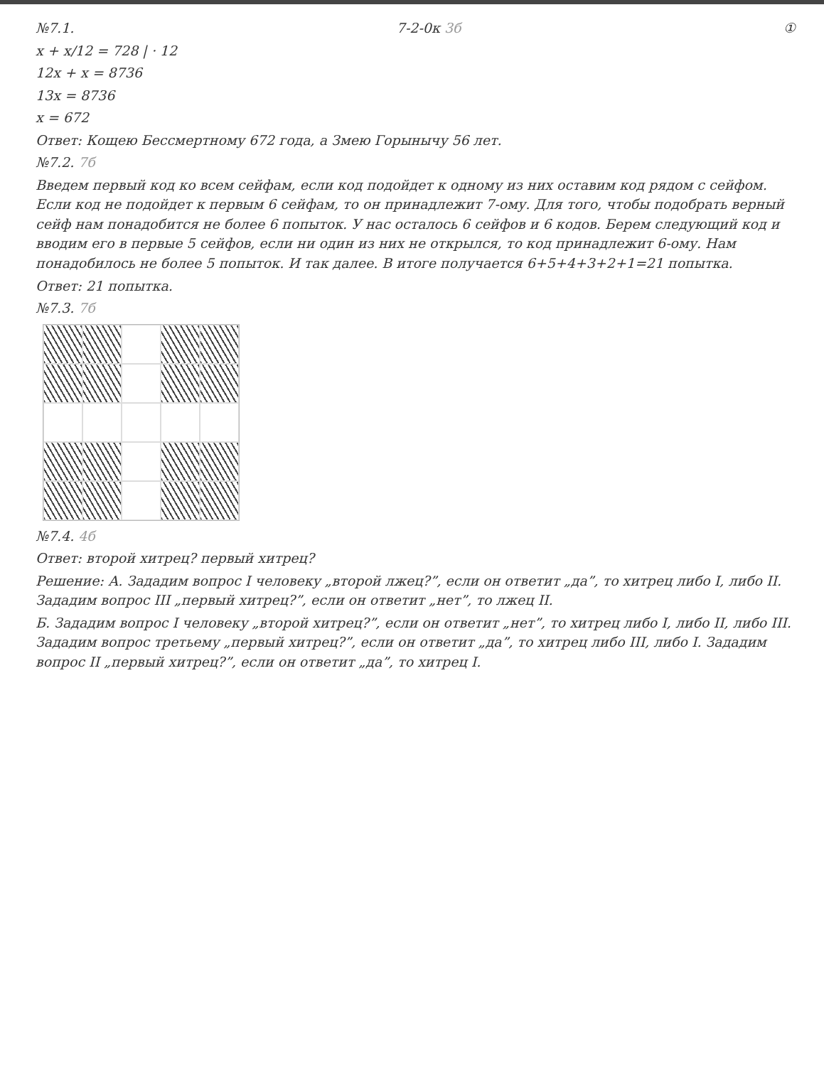№7.1. 7-2-0к 3б ①
x + x/12 = 728 | · 12
12x + x = 8736
13x = 8736
x = 672
Ответ: Кощею Бессмертному 672 года, а Змею Горынычу 56 лет.
№7.2. 7б
Введем первый код ко всем сейфам, если код подойдет к одному из них оставим код рядом с сейфом. Если код не подойдет к первым 6 сейфам, то он принадлежит 7-ому. Для того, чтобы подобрать верный сейф нам понадобится не более 6 попыток. У нас осталось 6 сейфов и 6 кодов. Берем следующий код и вводим его в первые 5 сейфов, если ни один из них не открылся, то код принадлежит 6-ому. Нам понадобилось не более 5 попыток. И так далее. В итоге получается 6+5+4+3+2+1=21 попытка.
Ответ: 21 попытка.
№7.3. 7б
№7.4. 4б
Ответ: второй хитрец? первый хитрец?
Решение: А. Зададим вопрос I человеку „второй лжец?”, если он ответит „да”, то хитрец либо I, либо II. Зададим вопрос III „первый хитрец?”, если он ответит „нет”, то лжец II.
Б. Зададим вопрос I человеку „второй хитрец?”, если он ответит „нет”, то хитрец либо I, либо II, либо III. Зададим вопрос третьему „первый хитрец?”, если он ответит „да”, то хитрец либо III, либо I. Зададим вопрос II „первый хитрец?”, если он ответит „да”, то хитрец I.